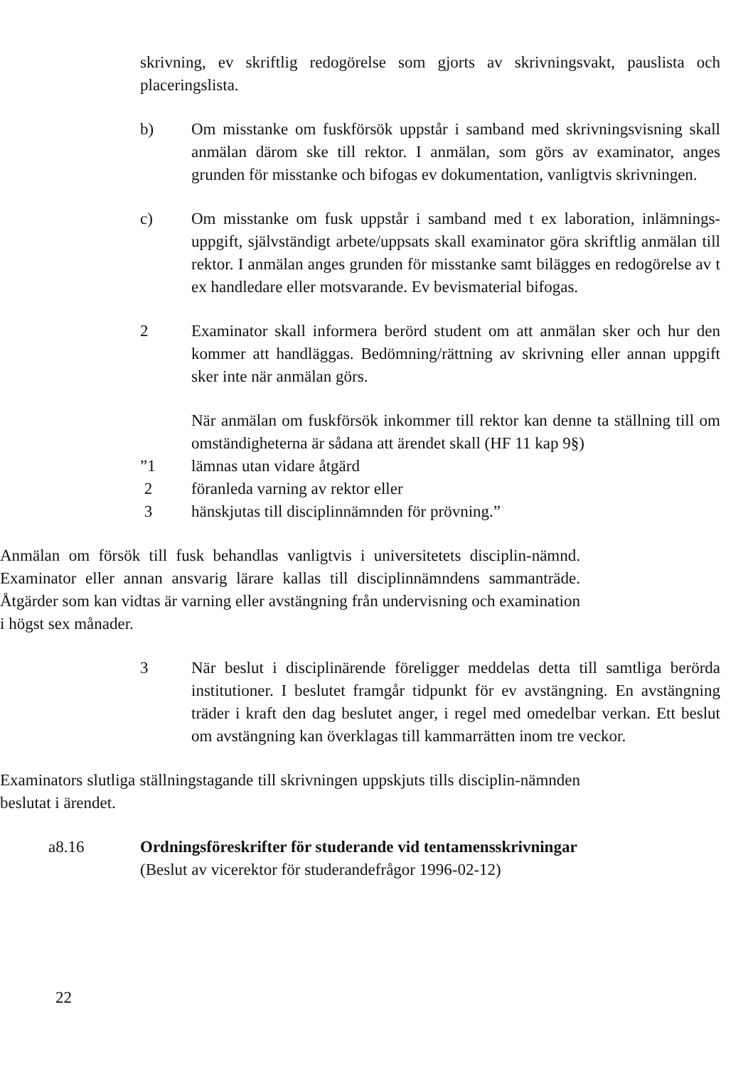skrivning, ev skriftlig redogörelse som gjorts av skrivningsvakt, pauslista och placeringslista.
b) Om misstanke om fuskförsök uppstår i samband med skrivningsvisning skall anmälan därom ske till rektor. I anmälan, som görs av examinator, anges grunden för misstanke och bifogas ev dokumentation, vanligtvis skrivningen.
c) Om misstanke om fusk uppstår i samband med t ex laboration, inlämnings-uppgift, självständigt arbete/uppsats skall examinator göra skriftlig anmälan till rektor. I anmälan anges grunden för misstanke samt bilägges en redogörelse av t ex handledare eller motsvarande. Ev bevismaterial bifogas.
2 Examinator skall informera berörd student om att anmälan sker och hur den kommer att handläggas. Bedömning/rättning av skrivning eller annan uppgift sker inte när anmälan görs.
När anmälan om fuskförsök inkommer till rektor kan denne ta ställning till om omständigheterna är sådana att ärendet skall (HF 11 kap 9§)
”1 lämnas utan vidare åtgärd
2 föranleda varning av rektor eller
3 hänskjutas till disciplinnämnden för prövning.”
Anmälan om försök till fusk behandlas vanligtvis i universitetets disciplin-nämnd. Examinator eller annan ansvarig lärare kallas till disciplinnämndens sammanträde. Åtgärder som kan vidtas är varning eller avstängning från undervisning och examination i högst sex månader.
3 När beslut i disciplinärende föreligger meddelas detta till samtliga berörda institutioner. I beslutet framgår tidpunkt för ev avstängning. En avstängning träder i kraft den dag beslutet anger, i regel med omedelbar verkan. Ett beslut om avstängning kan överklagas till kammarrätten inom tre veckor.
Examinators slutliga ställningstagande till skrivningen uppskjuts tills disciplin-nämnden beslutat i ärendet.
a8.16 Ordningsföreskrifter för studerande vid tentamensskrivningar
(Beslut av vicerektor för studerandefrågor 1996-02-12)
22